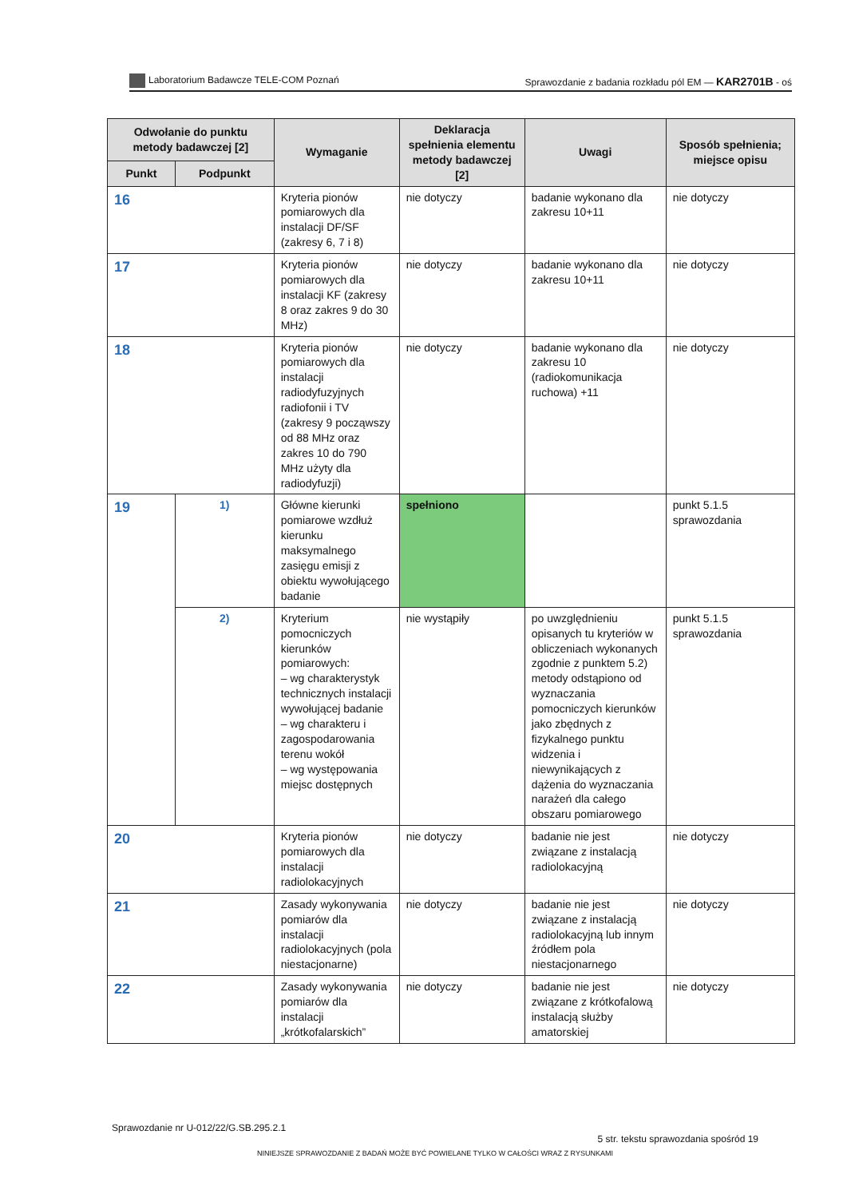Laboratorium Badawcze TELE-COM Poznań Sprawozdanie z badania rozkładu pól EM — KAR2701B - oś
| Odwołanie do punktu metody badawczej [2] | | Wymaganie | Deklaracja spełnienia elementu metody badawczej [2] | Uwagi | Sposób spełnienia; miejsce opisu |
| --- | --- | --- | --- | --- | --- |
| Punkt | Podpunkt | | | | |
| 16 | | Kryteria pionów pomiarowych dla instalacji DF/SF (zakresy 6, 7 i 8) | nie dotyczy | badanie wykonano dla zakresu 10+11 | nie dotyczy |
| 17 | | Kryteria pionów pomiarowych dla instalacji KF (zakresy 8 oraz zakres 9 do 30 MHz) | nie dotyczy | badanie wykonano dla zakresu 10+11 | nie dotyczy |
| 18 | | Kryteria pionów pomiarowych dla instalacji radiodyfuzyjnych radiofonii i TV (zakresy 9 począwszy od 88 MHz oraz zakres 10 do 790 MHz użyty dla radiodyfuzji) | nie dotyczy | badanie wykonano dla zakresu 10 (radiokomunikacja ruchowa) +11 | nie dotyczy |
| 19 | 1) | Główne kierunki pomiarowe wzdłuż kierunku maksymalnego zasięgu emisji z obiektu wywołującego badanie | spełniono | | punkt 5.1.5 sprawozdania |
| | 2) | Kryterium pomocniczych kierunków pomiarowych: – wg charakterystyk technicznych instalacji wywołującej badanie – wg charakteru i zagospodarowania terenu wokół – wg występowania miejsc dostępnych | nie wystąpiły | po uwzględnieniu opisanych tu kryteriów w obliczeniach wykonanych zgodnie z punktem 5.2) metody odstąpiono od wyznaczania pomocniczych kierunków jako zbędnych z fizykalnego punktu widzenia i niewynikających z dążenia do wyznaczania narażeń dla całego obszaru pomiarowego | punkt 5.1.5 sprawozdania |
| 20 | | Kryteria pionów pomiarowych dla instalacji radiolokacyjnych | nie dotyczy | badanie nie jest związane z instalacją radiolokacyjną | nie dotyczy |
| 21 | | Zasady wykonywania pomiarów dla instalacji radiolokacyjnych (pola niestacjonarne) | nie dotyczy | badanie nie jest związane z instalacją radiolokacyjną lub innym źródłem pola niestacjonarnego | nie dotyczy |
| 22 | | Zasady wykonywania pomiarów dla instalacji „krótkofalarskich” | nie dotyczy | badanie nie jest związane z krótkofalową instalacją służby amatorskiej | nie dotyczy |
Sprawozdanie nr U-012/22/G.SB.295.2.1 5 str. tekstu sprawozdania spośród 19
NINIEJSZE SPRAWOZDANIE Z BADAŃ MOŻE BYĆ POWIELANE TYLKO W CAŁOŚCI WRAZ Z RYSUNKAMI